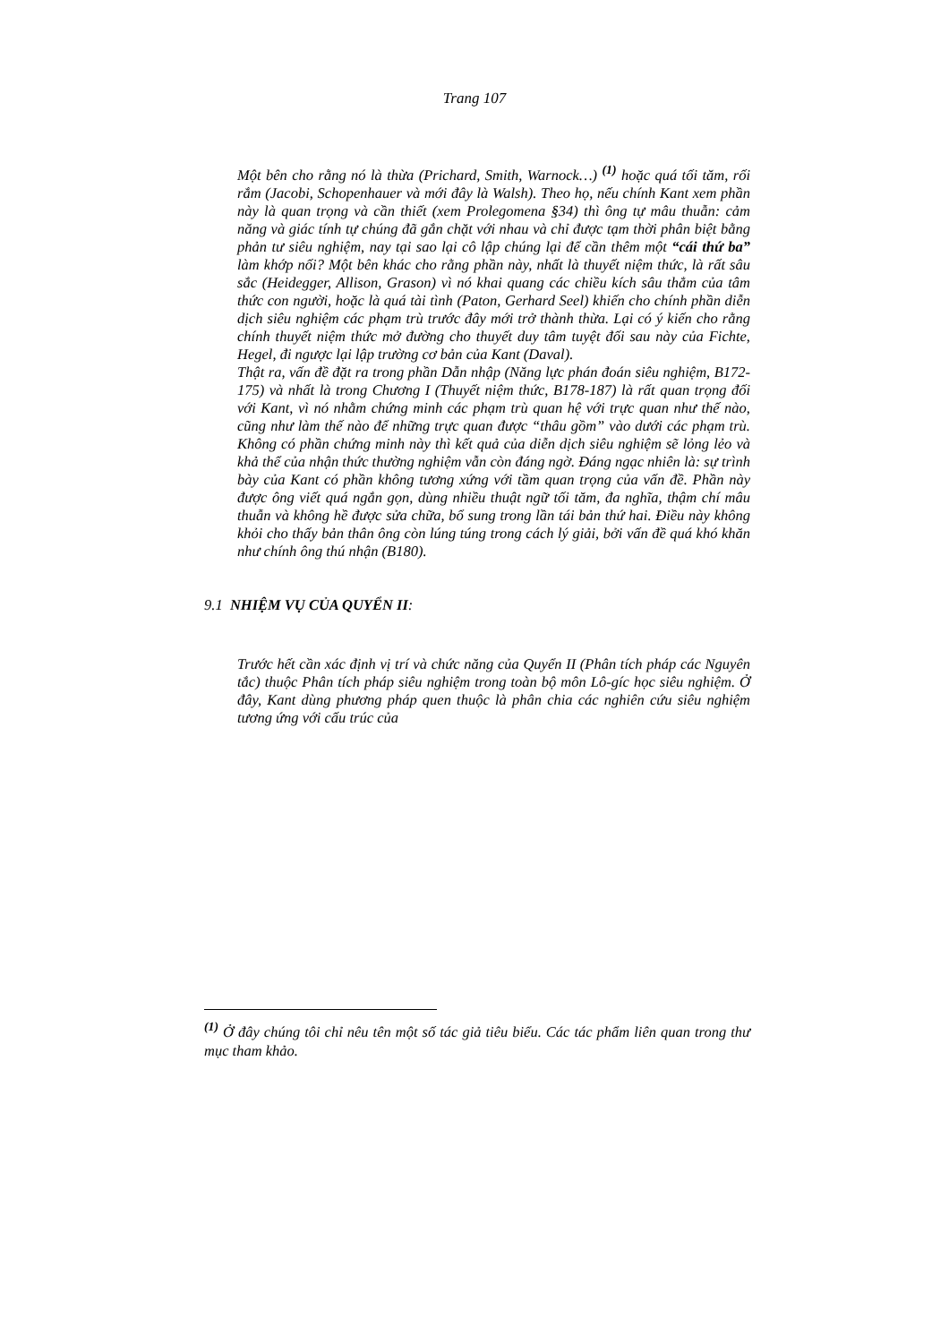Trang 107
Một bên cho rằng nó là thừa (Prichard, Smith, Warnock…) <sup>(1)</sup> hoặc quá tối tăm, rối rắm (Jacobi, Schopenhauer và mới đây là Walsh). Theo họ, nếu chính Kant xem phần này là quan trọng và cần thiết (xem Prolegomena §34) thì ông tự mâu thuẫn: cảm năng và giác tính tự chúng đã gắn chặt với nhau và chỉ được tạm thời phân biệt bằng phản tư siêu nghiệm, nay tại sao lại cô lập chúng lại để cần thêm một “cái thứ ba” làm khớp nối? Một bên khác cho rằng phần này, nhất là thuyết niệm thức, là rất sâu sắc (Heidegger, Allison, Grason) vì nó khai quang các chiều kích sâu thẳm của tâm thức con người, hoặc là quá tài tình (Paton, Gerhard Seel) khiến cho chính phần diễn dịch siêu nghiệm các phạm trù trước đây mới trở thành thừa. Lại có ý kiến cho rằng chính thuyết niệm thức mở đường cho thuyết duy tâm tuyệt đối sau này của Fichte, Hegel, đi ngược lại lập trường cơ bản của Kant (Daval).
Thật ra, vấn đề đặt ra trong phần Dẫn nhập (Năng lực phán đoán siêu nghiệm, B172-175) và nhất là trong Chương I (Thuyết niệm thức, B178-187) là rất quan trọng đối với Kant, vì nó nhằm chứng minh các phạm trù quan hệ với trực quan như thế nào, cũng như làm thế nào để những trực quan được “thâu gồm” vào dưới các phạm trù. Không có phần chứng minh này thì kết quả của diễn dịch siêu nghiệm sẽ lỏng lẻo và khả thể của nhận thức thường nghiệm vẫn còn đáng ngờ. Đáng ngạc nhiên là: sự trình bày của Kant có phần không tương xứng với tầm quan trọng của vấn đề. Phần này được ông viết quá ngắn gọn, dùng nhiều thuật ngữ tối tăm, đa nghĩa, thậm chí mâu thuẫn và không hề được sửa chữa, bổ sung trong lần tái bản thứ hai. Điều này không khỏi cho thấy bản thân ông còn lúng túng trong cách lý giải, bởi vấn đề quá khó khăn như chính ông thú nhận (B180).
9.1 NHIỆM VỤ CỦA QUYỂN II:
Trước hết cần xác định vị trí và chức năng của Quyển II (Phân tích pháp các Nguyên tắc) thuộc Phân tích pháp siêu nghiệm trong toàn bộ môn Lô-gíc học siêu nghiệm. Ở đây, Kant dùng phương pháp quen thuộc là phân chia các nghiên cứu siêu nghiệm tương ứng với cấu trúc của
<sup>(1)</sup> Ở đây chúng tôi chỉ nêu tên một số tác giả tiêu biểu. Các tác phẩm liên quan trong thư mục tham khảo.